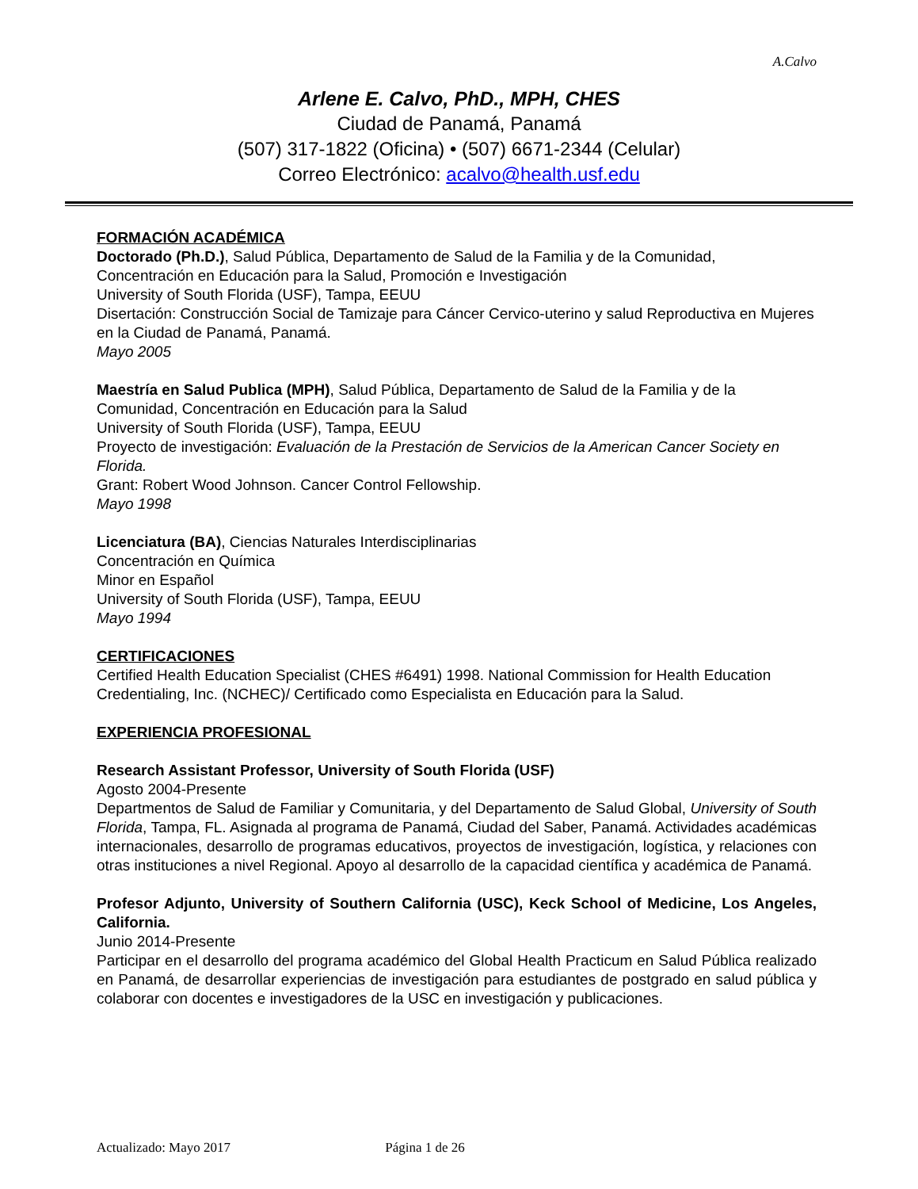A.Calvo
Arlene E. Calvo, PhD., MPH, CHES
Ciudad de Panamá, Panamá
(507) 317-1822 (Oficina) • (507) 6671-2344 (Celular)
Correo Electrónico: acalvo@health.usf.edu
FORMACIÓN ACADÉMICA
Doctorado (Ph.D.), Salud Pública, Departamento de Salud de la Familia y de la Comunidad, Concentración en Educación para la Salud, Promoción e Investigación
University of South Florida (USF), Tampa, EEUU
Disertación: Construcción Social de Tamizaje para Cáncer Cervico-uterino y salud Reproductiva en Mujeres en la Ciudad de Panamá, Panamá.
Mayo 2005
Maestría en Salud Publica (MPH), Salud Pública, Departamento de Salud de la Familia y de la Comunidad, Concentración en Educación para la Salud
University of South Florida (USF), Tampa, EEUU
Proyecto de investigación: Evaluación de la Prestación de Servicios de la American Cancer Society en Florida.
Grant: Robert Wood Johnson. Cancer Control Fellowship.
Mayo 1998
Licenciatura (BA), Ciencias Naturales Interdisciplinarias
Concentración en Química
Minor en Español
University of South Florida (USF), Tampa, EEUU
Mayo 1994
CERTIFICACIONES
Certified Health Education Specialist (CHES #6491) 1998. National Commission for Health Education Credentialing, Inc. (NCHEC)/ Certificado como Especialista en Educación para la Salud.
EXPERIENCIA PROFESIONAL
Research Assistant Professor, University of South Florida (USF)
Agosto 2004-Presente
Departmentos de Salud de Familiar y Comunitaria, y del Departamento de Salud Global, University of South Florida, Tampa, FL. Asignada al programa de Panamá, Ciudad del Saber, Panamá. Actividades académicas internacionales, desarrollo de programas educativos, proyectos de investigación, logística, y relaciones con otras instituciones a nivel Regional. Apoyo al desarrollo de la capacidad científica y académica de Panamá.
Profesor Adjunto, University of Southern California (USC), Keck School of Medicine, Los Angeles, California.
Junio 2014-Presente
Participar en el desarrollo del programa académico del Global Health Practicum en Salud Pública realizado en Panamá, de desarrollar experiencias de investigación para estudiantes de postgrado en salud pública y colaborar con docentes e investigadores de la USC en investigación y publicaciones.
Actualizado: Mayo 2017 Página 1 de 26